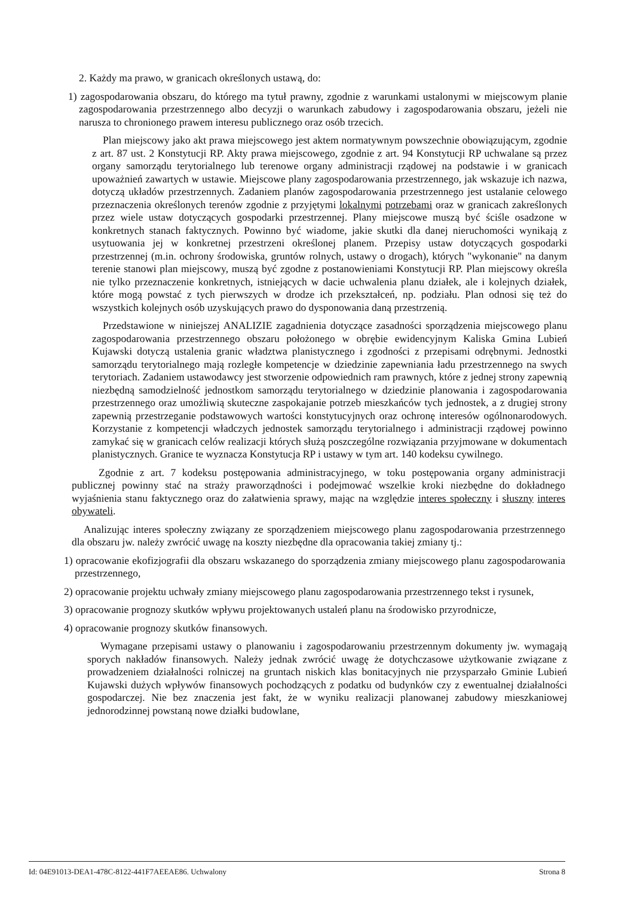2. Każdy ma prawo, w granicach określonych ustawą, do:
1) zagospodarowania obszaru, do którego ma tytuł prawny, zgodnie z warunkami ustalonymi w miejscowym planie zagospodarowania przestrzennego albo decyzji o warunkach zabudowy i zagospodarowania obszaru, jeżeli nie narusza to chronionego prawem interesu publicznego oraz osób trzecich.
Plan miejscowy jako akt prawa miejscowego jest aktem normatywnym powszechnie obowiązującym, zgodnie z art. 87 ust. 2 Konstytucji RP. Akty prawa miejscowego, zgodnie z art. 94 Konstytucji RP uchwalane są przez organy samorządu terytorialnego lub terenowe organy administracji rządowej na podstawie i w granicach upoważnień zawartych w ustawie. Miejscowe plany zagospodarowania przestrzennego, jak wskazuje ich nazwa, dotyczą układów przestrzennych. Zadaniem planów zagospodarowania przestrzennego jest ustalanie celowego przeznaczenia określonych terenów zgodnie z przyjętymi lokalnymi potrzebami oraz w granicach zakreślonych przez wiele ustaw dotyczących gospodarki przestrzennej. Plany miejscowe muszą być ściśle osadzone w konkretnych stanach faktycznych. Powinno być wiadome, jakie skutki dla danej nieruchomości wynikają z usytuowania jej w konkretnej przestrzeni określonej planem. Przepisy ustaw dotyczących gospodarki przestrzennej (m.in. ochrony środowiska, gruntów rolnych, ustawy o drogach), których "wykonanie" na danym terenie stanowi plan miejscowy, muszą być zgodne z postanowieniami Konstytucji RP. Plan miejscowy określa nie tylko przeznaczenie konkretnych, istniejących w dacie uchwalenia planu działek, ale i kolejnych działek, które mogą powstać z tych pierwszych w drodze ich przekształceń, np. podziału. Plan odnosi się też do wszystkich kolejnych osób uzyskujących prawo do dysponowania daną przestrzenią.
Przedstawione w niniejszej ANALIZIE zagadnienia dotyczące zasadności sporządzenia miejscowego planu zagospodarowania przestrzennego obszaru położonego w obrębie ewidencyjnym Kaliska Gmina Lubień Kujawski dotyczą ustalenia granic władztwa planistycznego i zgodności z przepisami odrębnymi. Jednostki samorządu terytorialnego mają rozległe kompetencje w dziedzinie zapewniania ładu przestrzennego na swych terytoriach. Zadaniem ustawodawcy jest stworzenie odpowiednich ram prawnych, które z jednej strony zapewnią niezbędną samodzielność jednostkom samorządu terytorialnego w dziedzinie planowania i zagospodarowania przestrzennego oraz umożliwią skuteczne zaspokajanie potrzeb mieszkańców tych jednostek, a z drugiej strony zapewnią przestrzeganie podstawowych wartości konstytucyjnych oraz ochronę interesów ogólnonarodowych. Korzystanie z kompetencji władczych jednostek samorządu terytorialnego i administracji rządowej powinno zamykać się w granicach celów realizacji których służą poszczególne rozwiązania przyjmowane w dokumentach planistycznych. Granice te wyznacza Konstytucja RP i ustawy w tym art. 140 kodeksu cywilnego.
Zgodnie z art. 7 kodeksu postępowania administracyjnego, w toku postępowania organy administracji publicznej powinny stać na straży praworządności i podejmować wszelkie kroki niezbędne do dokładnego wyjaśnienia stanu faktycznego oraz do załatwienia sprawy, mając na względzie interes społeczny i słuszny interes obywateli.
Analizując interes społeczny związany ze sporządzeniem miejscowego planu zagospodarowania przestrzennego dla obszaru jw. należy zwrócić uwagę na koszty niezbędne dla opracowania takiej zmiany tj.:
1) opracowanie ekofizjografii dla obszaru wskazanego do sporządzenia zmiany miejscowego planu zagospodarowania przestrzennego,
2) opracowanie projektu uchwały zmiany miejscowego planu zagospodarowania przestrzennego tekst i rysunek,
3) opracowanie prognozy skutków wpływu projektowanych ustaleń planu na środowisko przyrodnicze,
4) opracowanie prognozy skutków finansowych.
Wymagane przepisami ustawy o planowaniu i zagospodarowaniu przestrzennym dokumenty jw. wymagają sporych nakładów finansowych. Należy jednak zwrócić uwagę że dotychczasowe użytkowanie związane z prowadzeniem działalności rolniczej na gruntach niskich klas bonitacyjnych nie przysparzało Gminie Lubień Kujawski dużych wpływów finansowych pochodzących z podatku od budynków czy z ewentualnej działalności gospodarczej. Nie bez znaczenia jest fakt, że w wyniku realizacji planowanej zabudowy mieszkaniowej jednorodzinnej powstaną nowe działki budowlane,
Id: 04E91013-DEA1-478C-8122-441F7AEEAE86. Uchwalony Strona 8